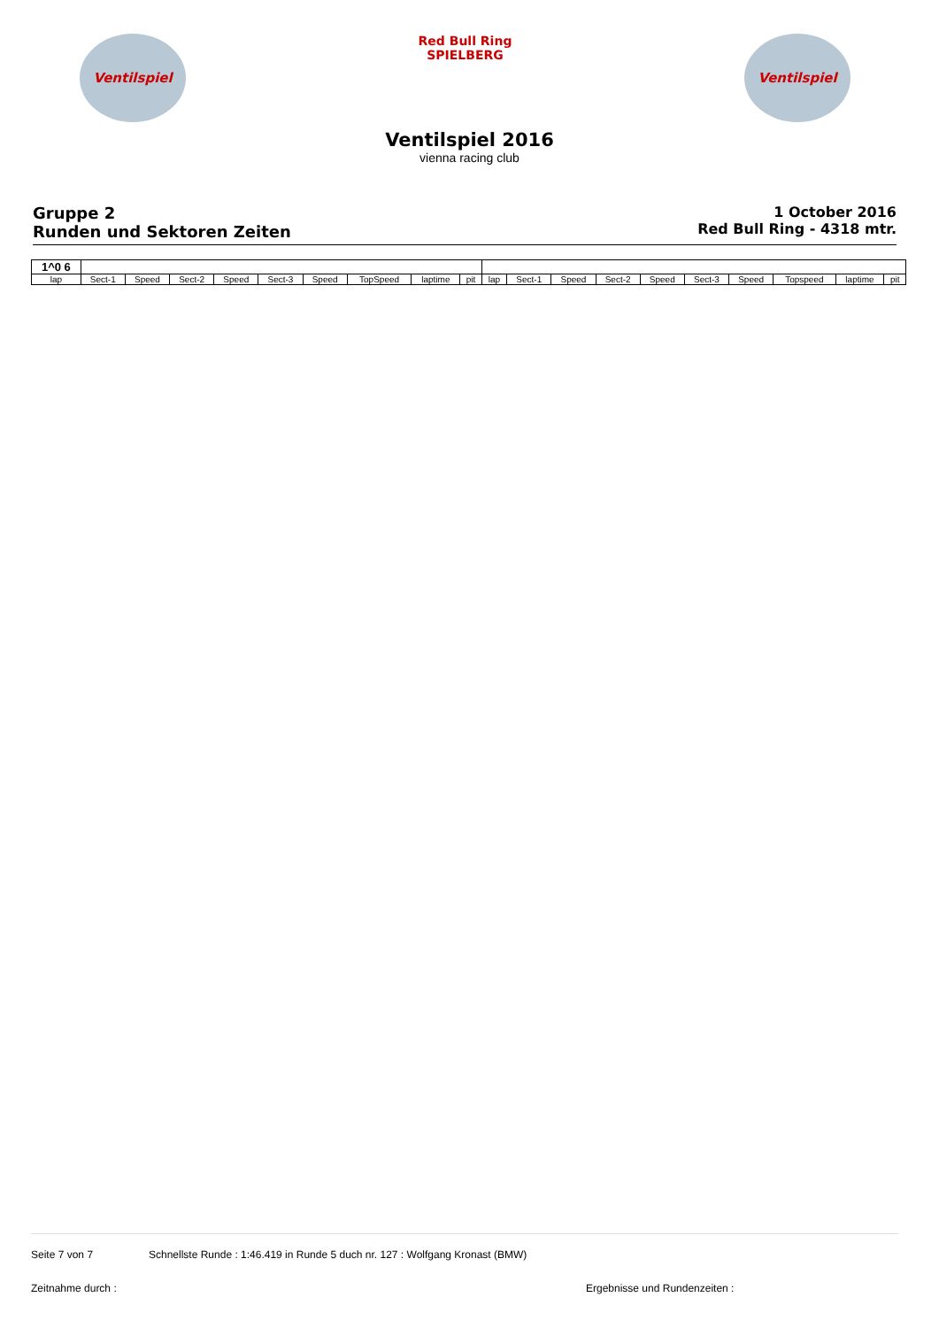Ventilspiel
Red Bull Ring
SPIELBERG
Ventilspiel
Ventilspiel 2016
vienna racing club
Gruppe 2
Runden und Sektoren Zeiten
1 October 2016
Red Bull Ring - 4318 mtr.
| 1^0 6 | | | | | | | | | | | | | | | | | | | |
| lap | Sect-1 | Speed | Sect-2 | Speed | Sect-3 | Speed | TopSpeed | laptime | pit | lap | Sect-1 | Speed | Sect-2 | Speed | Sect-3 | Speed | Topspeed | laptime | pit |
Seite 7 von 7 Schnellste Runde : 1:46.419 in Runde 5 duch nr. 127 : Wolfgang Kronast (BMW)
Zeitnahme durch : Ergebnisse und Rundenzeiten :